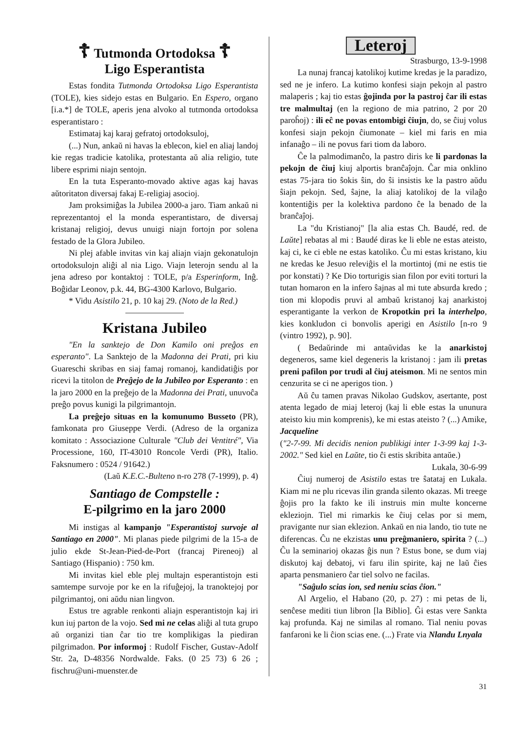☦ Tutmonda Ortodoksa ☦
Ligo Esperantista
Estas fondita Tutmonda Ortodoksa Ligo Esperantista (TOLE), kies sidejo estas en Bulgario. En Espero, organo [i.a.*] de TOLE, aperis jena alvoko al tutmonda ortodoksa esperantistaro :
Estimataj kaj karaj gefratoj ortodoksuloj,
(...) Nun, ankaŭ ni havas la eblecon, kiel en aliaj landoj kie regas tradicie katolika, protestanta aŭ alia religio, tute libere esprimi niajn sentojn.
En la tuta Esperanto-movado aktive agas kaj havas aŭtoritaton diversaj fakaj E-religiaj asocioj.
Jam proksimiĝas la Jubilea 2000-a jaro. Tiam ankaŭ ni reprezentantoj el la monda esperantistaro, de diversaj kristanaj religioj, devus unuigi niajn fortojn por solena festado de la Glora Jubileo.
Ni plej afable invitas vin kaj aliajn viajn gekonatulojn ortodoksulojn aliĝi al nia Ligo. Viajn leterojn sendu al la jena adreso por kontaktoj : TOLE, p/a Esperinform, Inĝ. Boĝidar Leonov, p.k. 44, BG-4300 Karlovo, Bulgario.
* Vidu Asistilo 21, p. 10 kaj 29. (Noto de la Red.)
Kristana Jubileo
"En la sanktejo de Don Kamilo oni preĝos en esperanto". La Sanktejo de la Madonna dei Prati, pri kiu Guareschi skribas en siaj famaj romanoj, kandidatiĝis por ricevi la titolon de Preĝejo de la Jubileo por Esperanto : en la jaro 2000 en la preĝejo de la Madonna dei Prati, unuvoĉa preĝo povus kunigi la pilgrimantojn.
La preĝejo situas en la komunumo Busseto (PR), famkonata pro Giuseppe Verdi. (Adreso de la organiza komitato : Associazione Culturale "Club dei Ventitré", Via Processione, 160, IT-43010 Roncole Verdi (PR), Italio. Faksnumero : 0524 / 91642.)
(Laŭ K.E.C.-Bulteno n-ro 278 (7-1999), p. 4)
Santiago de Compstelle :
E-pilgrimo en la jaro 2000
Mi instigas al kampanjo "Esperantistoj survoje al Santiago en 2000". Mi planas piede pilgrimi de la 15-a de julio ekde St-Jean-Pied-de-Port (francaj Pireneoj) al Santiago (Hispanio) : 750 km.
Mi invitas kiel eble plej multajn esperantistojn esti samtempe survoje por ke en la rifuĝejoj, la tranoktejoj por pilgrimantoj, oni aŭdu nian lingvon.
Estus tre agrable renkonti aliajn esperantistojn kaj iri kun iuj parton de la vojo. Sed mi ne celas aliĝi al tuta grupo aŭ organizi tian ĉar tio tre komplikigas la piediran pilgrimadon. Por informoj : Rudolf Fischer, Gustav-Adolf Str. 2a, D-48356 Nordwalde. Faks. (0 25 73) 6 26 ; fischru@uni-muenster.de
Leteroj
Strasburgo, 13-9-1998
La nunaj francaj katolikoj kutime kredas je la paradizo, sed ne je infero. La kutimo konfesi siajn pekojn al pastro malaperis ; kaj tio estas ĝojinda por la pastroj ĉar ili estas tre malmultaj (en la regiono de mia patrino, 2 por 20 paroĥoj) : ili eĉ ne povas entombigi ĉiujn, do, se ĉiuj volus konfesi siajn pekojn ĉiumonate – kiel mi faris en mia infanaĝo – ili ne povus fari tiom da laboro.
Ĉe la palmodimanĉo, la pastro diris ke li pardonas la pekojn de ĉiuj kiuj alportis branĉaĵojn. Ĉar mia onklino estas 75-jara tio ŝokis ŝin, do ŝi insistis ke la pastro aŭdu ŝiajn pekojn. Sed, ŝajne, la aliaj katolikoj de la vilaĝo kontentiĝis per la kolektiva pardono ĉe la benado de la branĉaĵoj.
La "du Kristianoj" [la alia estas Ch. Baudé, red. de Laŭte] rebatas al mi : Baudé diras ke li eble ne estas ateisto, kaj ci, ke ci eble ne estas katoliko. Ĉu mi estas kristano, kiu ne kredas ke Jesuo releviĝis el la mortintoj (mi ne estis tie por konstati) ? Ke Dio torturigis sian filon por eviti torturi la tutan homaron en la infero ŝajnas al mi tute absurda kredo ; tion mi klopodis pruvi al ambaŭ kristanoj kaj anarkistoj esperantigante la verkon de Kropotkin pri la interhelpo, kies konkludon ci bonvolis aperigi en Asistilo [n-ro 9 (vintro 1992), p. 90].
( Bedaŭrinde mi antaŭvidas ke la anarkistoj degeneros, same kiel degeneris la kristanoj : jam ili pretas preni pafilon por trudi al ĉiuj ateismon. Mi ne sentos min cenzurita se ci ne aperigos tion. )
Aŭ ĉu tamen pravas Nikolao Gudskov, asertante, post atenta legado de miaj leteroj (kaj li eble estas la ununura ateisto kiu min komprenis), ke mi estas ateisto ? (...) Amike, Jacqueline
("2-7-99. Mi decidis nenion publikigi inter 1-3-99 kaj 1-3-2002." Sed kiel en Laŭte, tio ĉi estis skribita antaŭe.)
Lukala, 30-6-99
Ĉiuj numeroj de Asistilo estas tre ŝatataj en Lukala. Kiam mi ne plu ricevas ilin granda silento okazas. Mi treege ĝojis pro la fakto ke ili instruis min multe koncerne eklezioјn. Tiel mi rimarkis ke ĉiuj celas por si mem, pravigante nur sian eklezion. Ankaŭ en nia lando, tio tute ne diferencas. Ĉu ne ekzistas unu preĝmaniero, spirita ? (...) Ĉu la seminarioj okazas ĝis nun ? Estus bone, se dum viaj diskutoj kaj debatoj, vi faru ilin spirite, kaj ne laŭ ĉies aparta pensmaniero ĉar tiel solvo ne facilas.
"Saĝulo scias ion, sed neniu scias ĉion."
Al Argelio, el Habano (20, p. 27) : mi petas de li, senĉese mediti tiun libron [la Biblio]. Ĝi estas vere Sankta kaj profunda. Kaj ne similas al romano. Tial neniu povas fanfaroni ke li ĉion scias ene. (...) Frate via Nlandu Lnyala
31